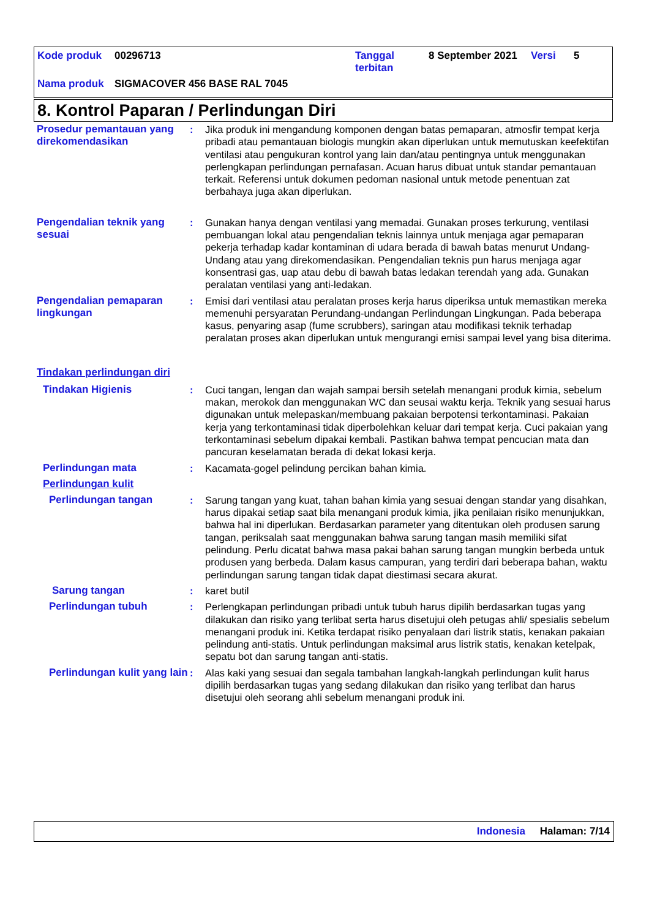Kode produk 00296713 Tanggal
terbitan 8 September 2021 Versi 5
Nama produk SIGMACOVER 456 BASE RAL 7045
8. Kontrol Paparan / Perlindungan Diri
Prosedur pemantauan yang direkomendasikan
: Jika produk ini mengandung komponen dengan batas pemaparan, atmosfir tempat kerja pribadi atau pemantauan biologis mungkin akan diperlukan untuk memutuskan keefektifan ventilasi atau pengukuran kontrol yang lain dan/atau pentingnya untuk menggunakan perlengkapan perlindungan pernafasan. Acuan harus dibuat untuk standar pemantauan terkait. Referensi untuk dokumen pedoman nasional untuk metode penentuan zat berbahaya juga akan diperlukan.
Pengendalian teknik yang sesuai
: Gunakan hanya dengan ventilasi yang memadai. Gunakan proses terkurung, ventilasi pembuangan lokal atau pengendalian teknis lainnya untuk menjaga agar pemaparan pekerja terhadap kadar kontaminan di udara berada di bawah batas menurut Undang-Undang atau yang direkomendasikan. Pengendalian teknis pun harus menjaga agar konsentrasi gas, uap atau debu di bawah batas ledakan terendah yang ada. Gunakan peralatan ventilasi yang anti-ledakan.
Pengendalian pemaparan lingkungan
: Emisi dari ventilasi atau peralatan proses kerja harus diperiksa untuk memastikan mereka memenuhi persyaratan Perundang-undangan Perlindungan Lingkungan. Pada beberapa kasus, penyaring asap (fume scrubbers), saringan atau modifikasi teknik terhadap peralatan proses akan diperlukan untuk mengurangi emisi sampai level yang bisa diterima.
Tindakan perlindungan diri
Tindakan Higienis : Cuci tangan, lengan dan wajah sampai bersih setelah menangani produk kimia, sebelum makan, merokok dan menggunakan WC dan seusai waktu kerja. Teknik yang sesuai harus digunakan untuk melepaskan/membuang pakaian berpotensi terkontaminasi. Pakaian kerja yang terkontaminasi tidak diperbolehkan keluar dari tempat kerja. Cuci pakaian yang terkontaminasi sebelum dipakai kembali. Pastikan bahwa tempat pencucian mata dan pancuran keselamatan berada di dekat lokasi kerja.
Perlindungan mata : Kacamata-gogel pelindung percikan bahan kimia.
Perlindungan kulit
Perlindungan tangan : Sarung tangan yang kuat, tahan bahan kimia yang sesuai dengan standar yang disahkan, harus dipakai setiap saat bila menangani produk kimia, jika penilaian risiko menunjukkan, bahwa hal ini diperlukan. Berdasarkan parameter yang ditentukan oleh produsen sarung tangan, periksalah saat menggunakan bahwa sarung tangan masih memiliki sifat pelindung. Perlu dicatat bahwa masa pakai bahan sarung tangan mungkin berbeda untuk produsen yang berbeda. Dalam kasus campuran, yang terdiri dari beberapa bahan, waktu perlindungan sarung tangan tidak dapat diestimasi secara akurat.
Sarung tangan : karet butil
Perlindungan tubuh : Perlengkapan perlindungan pribadi untuk tubuh harus dipilih berdasarkan tugas yang dilakukan dan risiko yang terlibat serta harus disetujui oleh petugas ahli/ spesialis sebelum menangani produk ini. Ketika terdapat risiko penyalaan dari listrik statis, kenakan pakaian pelindung anti-statis. Untuk perlindungan maksimal arus listrik statis, kenakan ketelpak, sepatu bot dan sarung tangan anti-statis.
Perlindungan kulit yang lain
: Alas kaki yang sesuai dan segala tambahan langkah-langkah perlindungan kulit harus dipilih berdasarkan tugas yang sedang dilakukan dan risiko yang terlibat dan harus disetujui oleh seorang ahli sebelum menangani produk ini.
Indonesia Halaman: 7/14